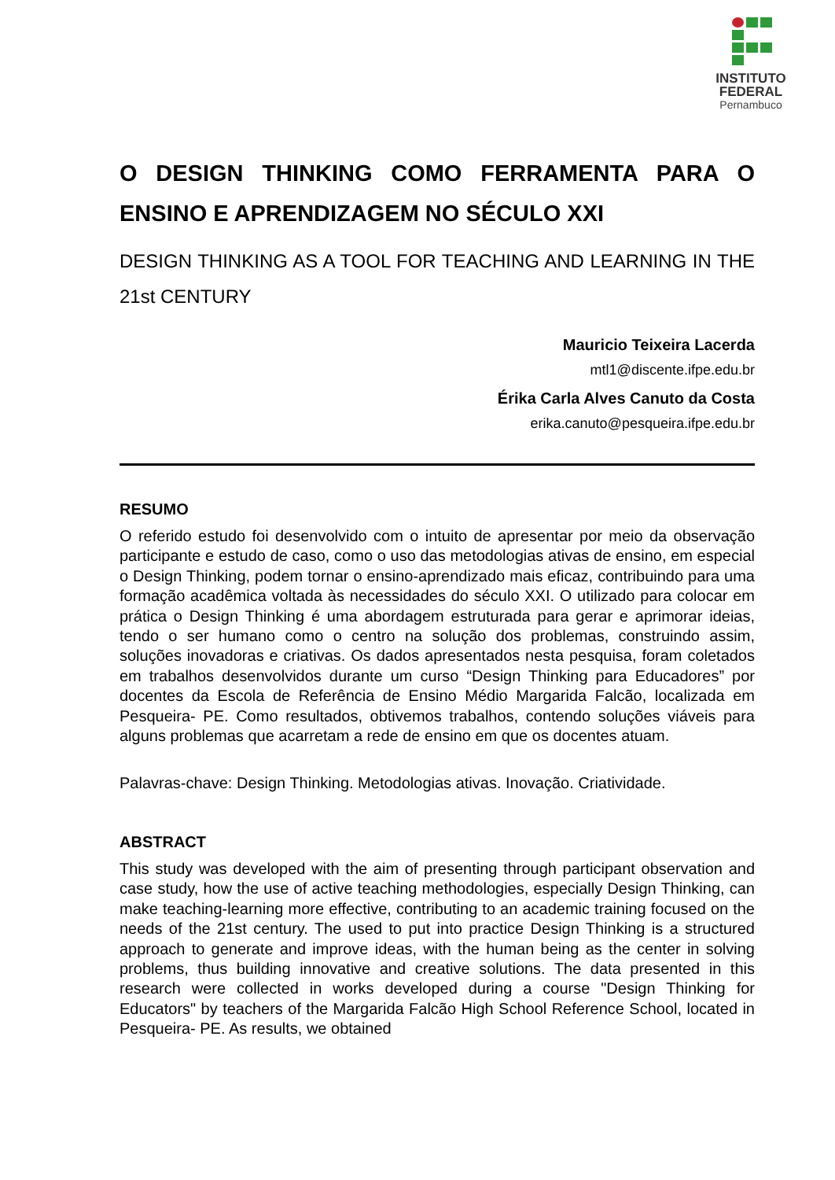INSTITUTO
FEDERAL
Pernambuco
O DESIGN THINKING COMO FERRAMENTA PARA O ENSINO E APRENDIZAGEM NO SÉCULO XXI
DESIGN THINKING AS A TOOL FOR TEACHING AND LEARNING IN THE 21st CENTURY
Mauricio Teixeira Lacerda
mtl1@discente.ifpe.edu.br
Érika Carla Alves Canuto da Costa
erika.canuto@pesqueira.ifpe.edu.br
RESUMO
O referido estudo foi desenvolvido com o intuito de apresentar por meio da observação participante e estudo de caso, como o uso das metodologias ativas de ensino, em especial o Design Thinking, podem tornar o ensino-aprendizado mais eficaz, contribuindo para uma formação acadêmica voltada às necessidades do século XXI. O utilizado para colocar em prática o Design Thinking é uma abordagem estruturada para gerar e aprimorar ideias, tendo o ser humano como o centro na solução dos problemas, construindo assim, soluções inovadoras e criativas. Os dados apresentados nesta pesquisa, foram coletados em trabalhos desenvolvidos durante um curso “Design Thinking para Educadores” por docentes da Escola de Referência de Ensino Médio Margarida Falcão, localizada em Pesqueira- PE. Como resultados, obtivemos trabalhos, contendo soluções viáveis para alguns problemas que acarretam a rede de ensino em que os docentes atuam.
Palavras-chave: Design Thinking. Metodologias ativas. Inovação. Criatividade.
ABSTRACT
This study was developed with the aim of presenting through participant observation and case study, how the use of active teaching methodologies, especially Design Thinking, can make teaching-learning more effective, contributing to an academic training focused on the needs of the 21st century. The used to put into practice Design Thinking is a structured approach to generate and improve ideas, with the human being as the center in solving problems, thus building innovative and creative solutions. The data presented in this research were collected in works developed during a course "Design Thinking for Educators" by teachers of the Margarida Falcão High School Reference School, located in Pesqueira- PE. As results, we obtained